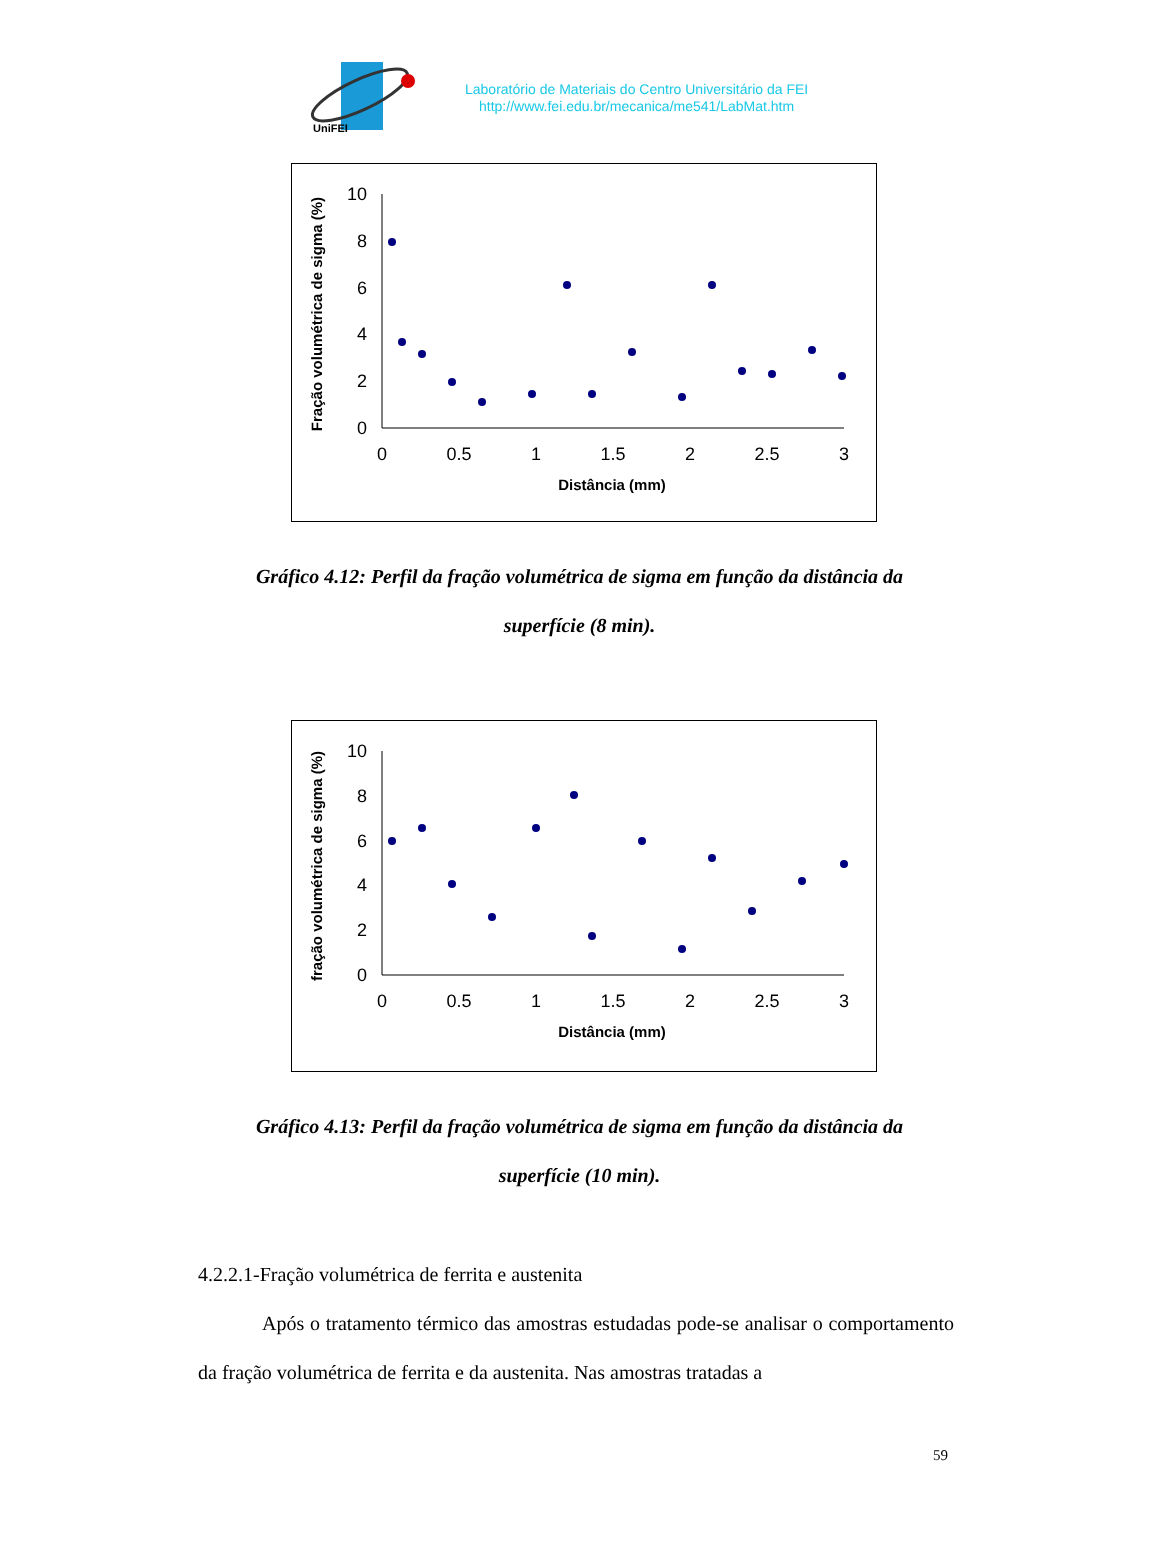UniFEI
Laboratório de Materiais do Centro Universitário da FEI
http://www.fei.edu.br/mecanica/me541/LabMat.htm
Fração volumétrica de sigma (%)
10
8
6
4
2
0
0
0.5
1
1.5
2
2.5
3
Distância (mm)
Gráfico 4.12: Perfil da fração volumétrica de sigma em função da distância da
superfície (8 min).
fração volumétrica de sigma (%)
10
8
6
4
2
0
0
0.5
1
1.5
2
2.5
3
Distância (mm)
Gráfico 4.13: Perfil da fração volumétrica de sigma em função da distância da
superfície (10 min).
4.2.2.1-Fração volumétrica de ferrita e austenita
Após o tratamento térmico das amostras estudadas pode-se analisar o comportamento da fração volumétrica de ferrita e da austenita. Nas amostras tratadas a
59